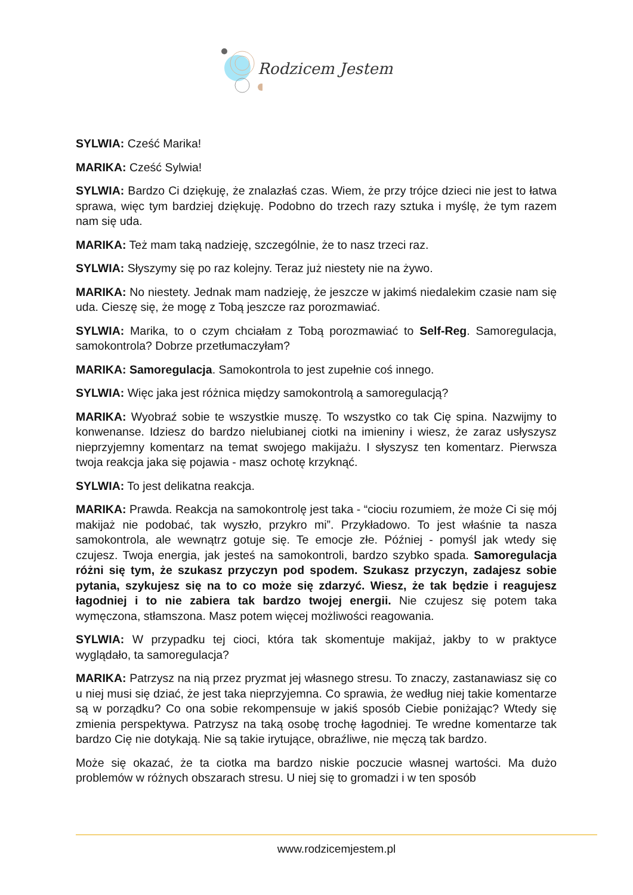Rodzicem Jestem
SYLWIA: Cześć Marika!
MARIKA: Cześć Sylwia!
SYLWIA: Bardzo Ci dziękuję, że znalazłaś czas. Wiem, że przy trójce dzieci nie jest to łatwa sprawa, więc tym bardziej dziękuję. Podobno do trzech razy sztuka i myślę, że tym razem nam się uda.
MARIKA: Też mam taką nadzieję, szczególnie, że to nasz trzeci raz.
SYLWIA: Słyszymy się po raz kolejny. Teraz już niestety nie na żywo.
MARIKA: No niestety. Jednak mam nadzieję, że jeszcze w jakimś niedalekim czasie nam się uda. Cieszę się, że mogę z Tobą jeszcze raz porozmawiać.
SYLWIA: Marika, to o czym chciałam z Tobą porozmawiać to Self-Reg. Samoregulacja, samokontrola? Dobrze przetłumaczyłam?
MARIKA: Samoregulacja. Samokontrola to jest zupełnie coś innego.
SYLWIA: Więc jaka jest różnica między samokontrolą a samoregulacją?
MARIKA: Wyobraź sobie te wszystkie muszę. To wszystko co tak Cię spina. Nazwijmy to konwenanse. Idziesz do bardzo nielubianej ciotki na imieniny i wiesz, że zaraz usłyszysz nieprzyjemny komentarz na temat swojego makijażu. I słyszysz ten komentarz. Pierwsza twoja reakcja jaka się pojawia - masz ochotę krzyknąć.
SYLWIA: To jest delikatna reakcja.
MARIKA: Prawda. Reakcja na samokontrolę jest taka - “ciociu rozumiem, że może Ci się mój makijaż nie podobać, tak wyszło, przykro mi”. Przykładowo. To jest właśnie ta nasza samokontrola, ale wewnątrz gotuje się. Te emocje złe. Później - pomyśl jak wtedy się czujesz. Twoja energia, jak jesteś na samokontroli, bardzo szybko spada. Samoregulacja różni się tym, że szukasz przyczyn pod spodem. Szukasz przyczyn, zadajesz sobie pytania, szykujesz się na to co może się zdarzyć. Wiesz, że tak będzie i reagujesz łagodniej i to nie zabiera tak bardzo twojej energii. Nie czujesz się potem taka wymęczona, stłamszona. Masz potem więcej możliwości reagowania.
SYLWIA: W przypadku tej cioci, która tak skomentuje makijaż, jakby to w praktyce wyglądało, ta samoregulacja?
MARIKA: Patrzysz na nią przez pryzmat jej własnego stresu. To znaczy, zastanawiasz się co u niej musi się dziać, że jest taka nieprzyjemna. Co sprawia, że według niej takie komentarze są w porządku? Co ona sobie rekompensuje w jakiś sposób Ciebie poniżając? Wtedy się zmienia perspektywa. Patrzysz na taką osobę trochę łagodniej. Te wredne komentarze tak bardzo Cię nie dotykają. Nie są takie irytujące, obraźliwe, nie męczą tak bardzo.
Może się okazać, że ta ciotka ma bardzo niskie poczucie własnej wartości. Ma dużo problemów w różnych obszarach stresu. U niej się to gromadzi i w ten sposób
www.rodzicemjestem.pl